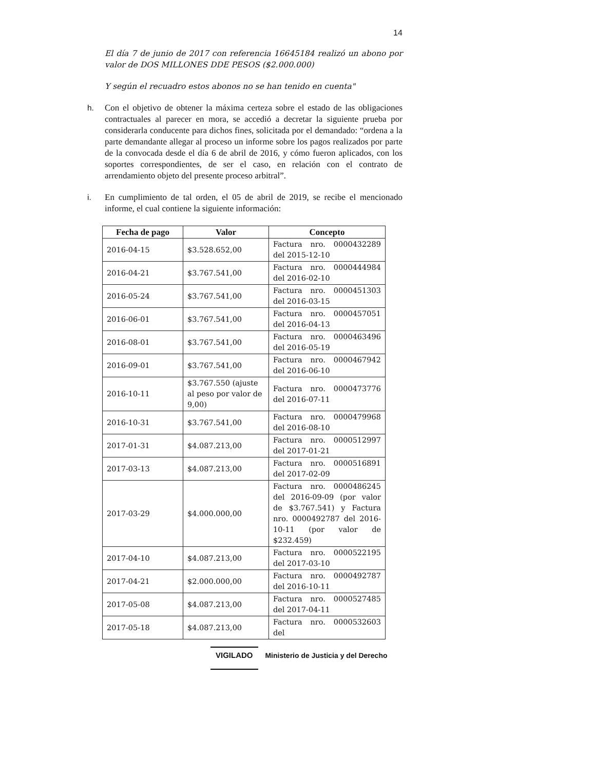14
El día 7 de junio de 2017 con referencia 16645184 realizó un abono por valor de DOS MILLONES DDE PESOS ($2.000.000)
Y según el recuadro estos abonos no se han tenido en cuenta"
h. Con el objetivo de obtener la máxima certeza sobre el estado de las obligaciones contractuales al parecer en mora, se accedió a decretar la siguiente prueba por considerarla conducente para dichos fines, solicitada por el demandado: “ordena a la parte demandante allegar al proceso un informe sobre los pagos realizados por parte de la convocada desde el día 6 de abril de 2016, y cómo fueron aplicados, con los soportes correspondientes, de ser el caso, en relación con el contrato de arrendamiento objeto del presente proceso arbitral”.
i. En cumplimiento de tal orden, el 05 de abril de 2019, se recibe el mencionado informe, el cual contiene la siguiente información:
| Fecha de pago | Valor | Concepto |
| --- | --- | --- |
| 2016-04-15 | $3.528.652,00 | Factura nro. 0000432289 del 2015-12-10 |
| 2016-04-21 | $3.767.541,00 | Factura nro. 0000444984 del 2016-02-10 |
| 2016-05-24 | $3.767.541,00 | Factura nro. 0000451303 del 2016-03-15 |
| 2016-06-01 | $3.767.541,00 | Factura nro. 0000457051 del 2016-04-13 |
| 2016-08-01 | $3.767.541,00 | Factura nro. 0000463496 del 2016-05-19 |
| 2016-09-01 | $3.767.541,00 | Factura nro. 0000467942 del 2016-06-10 |
| 2016-10-11 | $3.767.550 (ajuste al peso por valor de 9,00) | Factura nro. 0000473776 del 2016-07-11 |
| 2016-10-31 | $3.767.541,00 | Factura nro. 0000479968 del 2016-08-10 |
| 2017-01-31 | $4.087.213,00 | Factura nro. 0000512997 del 2017-01-21 |
| 2017-03-13 | $4.087.213,00 | Factura nro. 0000516891 del 2017-02-09 |
| 2017-03-29 | $4.000.000,00 | Factura nro. 0000486245 del 2016-09-09 (por valor de $3.767.541) y Factura nro. 0000492787 del 2016-10-11 (por valor de $232.459) |
| 2017-04-10 | $4.087.213,00 | Factura nro. 0000522195 del 2017-03-10 |
| 2017-04-21 | $2.000.000,00 | Factura nro. 0000492787 del 2016-10-11 |
| 2017-05-08 | $4.087.213,00 | Factura nro. 0000527485 del 2017-04-11 |
| 2017-05-18 | $4.087.213,00 | Factura nro. 0000532603 del |
VIGILADO Ministerio de Justicia y del Derecho